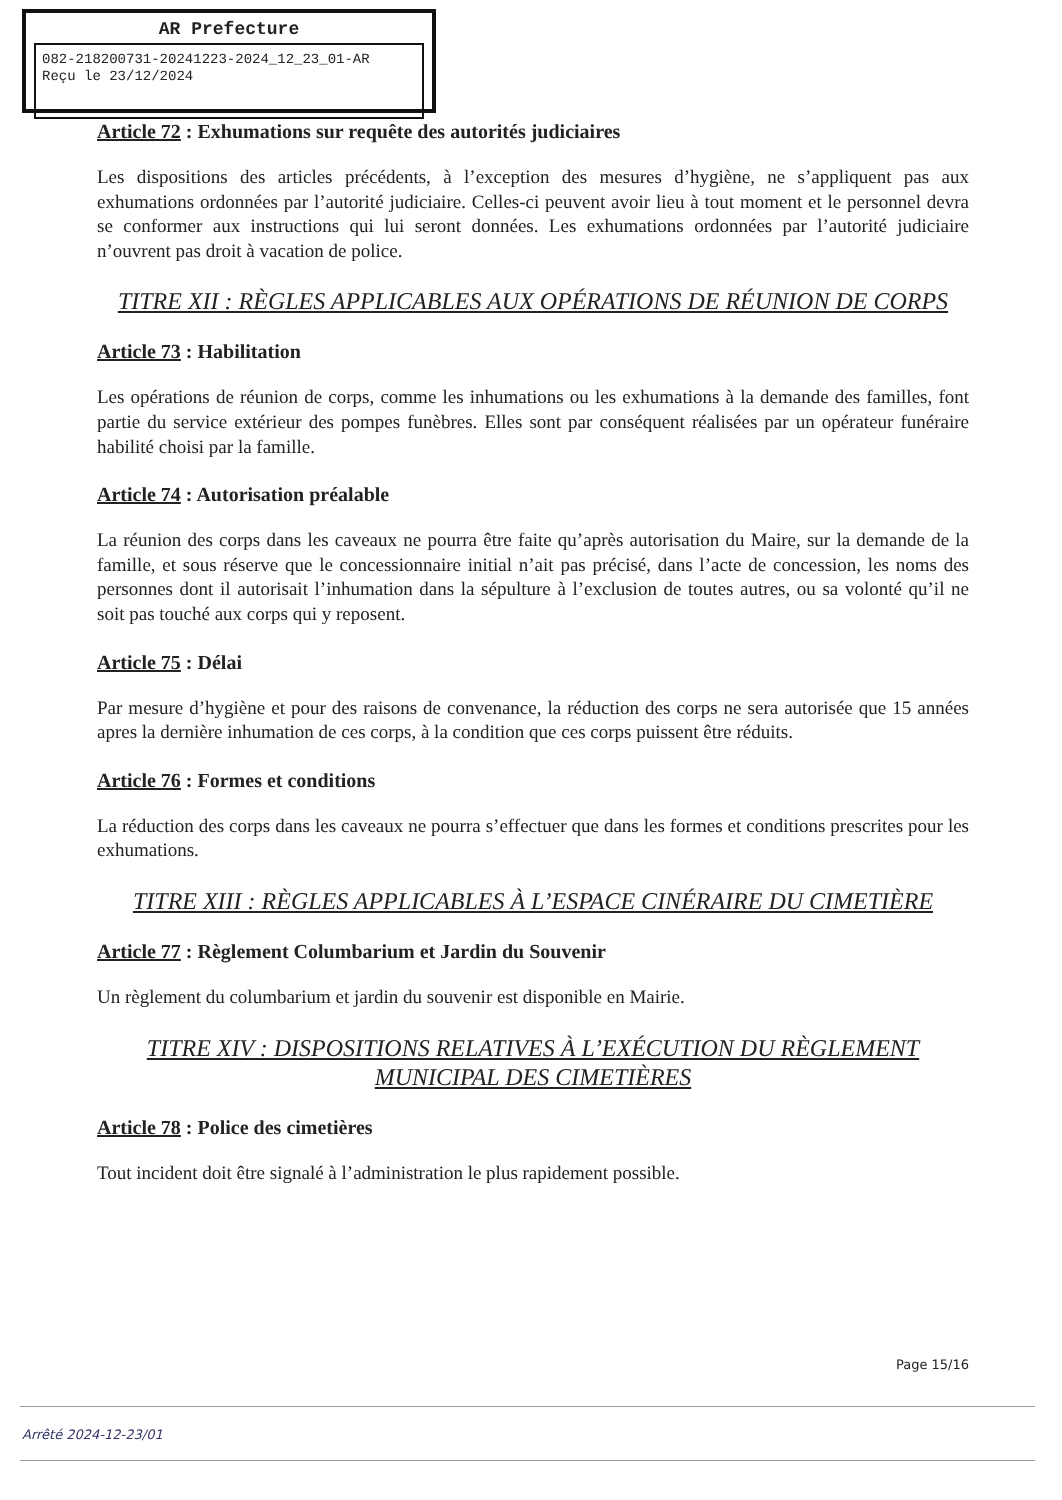AR Prefecture
082-218200731-20241223-2024_12_23_01-AR
Reçu le 23/12/2024
Article 72 : Exhumations sur requête des autorités judiciaires
Les dispositions des articles précédents, à l’exception des mesures d’hygiène, ne s’appliquent pas aux exhumations ordonnées par l’autorité judiciaire. Celles-ci peuvent avoir lieu à tout moment et le personnel devra se conformer aux instructions qui lui seront données. Les exhumations ordonnées par l’autorité judiciaire n’ouvrent pas droit à vacation de police.
TITRE XII : RÈGLES APPLICABLES AUX OPÉRATIONS DE RÉUNION DE CORPS
Article 73 : Habilitation
Les opérations de réunion de corps, comme les inhumations ou les exhumations à la demande des familles, font partie du service extérieur des pompes funèbres. Elles sont par conséquent réalisées par un opérateur funéraire habilité choisi par la famille.
Article 74 : Autorisation préalable
La réunion des corps dans les caveaux ne pourra être faite qu’après autorisation du Maire, sur la demande de la famille, et sous réserve que le concessionnaire initial n’ait pas précisé, dans l’acte de concession, les noms des personnes dont il autorisait l’inhumation dans la sépulture à l’exclusion de toutes autres, ou sa volonté qu’il ne soit pas touché aux corps qui y reposent.
Article 75 : Délai
Par mesure d’hygiène et pour des raisons de convenance, la réduction des corps ne sera autorisée que 15 années apres la dernière inhumation de ces corps, à la condition que ces corps puissent être réduits.
Article 76 : Formes et conditions
La réduction des corps dans les caveaux ne pourra s’effectuer que dans les formes et conditions prescrites pour les exhumations.
TITRE XIII : RÈGLES APPLICABLES À L’ESPACE CINÉRAIRE DU CIMETIÈRE
Article 77 : Règlement Columbarium et Jardin du Souvenir
Un règlement du columbarium et jardin du souvenir est disponible en Mairie.
TITRE XIV : DISPOSITIONS RELATIVES À L’EXÉCUTION DU RÈGLEMENT MUNICIPAL DES CIMETIÈRES
Article 78 : Police des cimetières
Tout incident doit être signalé à l’administration le plus rapidement possible.
Page 15/16
Arrêté 2024-12-23/01